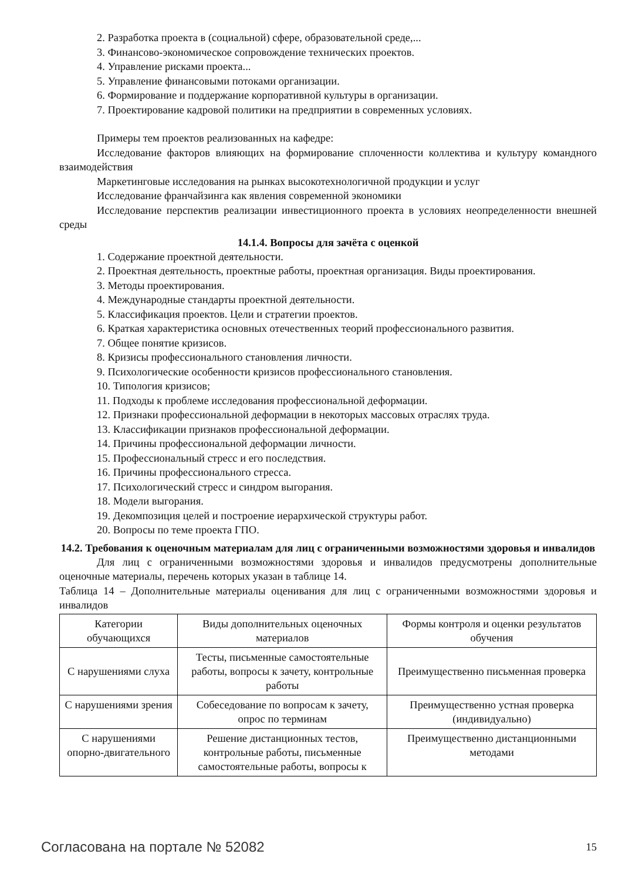2. Разработка проекта в (социальной) сфере, образовательной среде,...
3. Финансово-экономическое сопровождение технических проектов.
4. Управление рисками проекта...
5. Управление финансовыми потоками организации.
6. Формирование и поддержание корпоративной культуры в организации.
7. Проектирование кадровой политики на предприятии в современных условиях.
Примеры тем проектов реализованных на кафедре:
Исследование факторов влияющих на формирование сплоченности коллектива и культуру командного взаимодействия
Маркетинговые исследования на рынках высокотехнологичной продукции и услуг
Исследование франчайзинга как явления современной экономики
Исследование перспектив реализации инвестиционного проекта в условиях неопределенности внешней среды
14.1.4. Вопросы для зачёта с оценкой
1. Содержание проектной деятельности.
2. Проектная деятельность, проектные работы, проектная организация. Виды проектирования.
3. Методы проектирования.
4. Международные стандарты проектной деятельности.
5. Классификация проектов. Цели и стратегии проектов.
6. Краткая характеристика основных отечественных теорий профессионального развития.
7. Общее понятие кризисов.
8. Кризисы профессионального становления личности.
9. Психологические особенности кризисов профессионального становления.
10. Типология кризисов;
11. Подходы к проблеме исследования профессиональной деформации.
12. Признаки профессиональной деформации в некоторых массовых отраслях труда.
13. Классификации признаков профессиональной деформации.
14. Причины профессиональной деформации личности.
15. Профессиональный стресс и его последствия.
16. Причины профессионального стресса.
17. Психологический стресс и синдром выгорания.
18. Модели выгорания.
19. Декомпозиция целей и построение иерархической структуры работ.
20. Вопросы по теме проекта ГПО.
14.2. Требования к оценочным материалам для лиц с ограниченными возможностями здоровья и инвалидов
Для лиц с ограниченными возможностями здоровья и инвалидов предусмотрены дополнительные оценочные материалы, перечень которых указан в таблице 14.
Таблица 14 – Дополнительные материалы оценивания для лиц с ограниченными возможностями здоровья и инвалидов
| Категории обучающихся | Виды дополнительных оценочных материалов | Формы контроля и оценки результатов обучения |
| С нарушениями слуха | Тесты, письменные самостоятельные работы, вопросы к зачету, контрольные работы | Преимущественно письменная проверка |
| С нарушениями зрения | Собеседование по вопросам к зачету, опрос по терминам | Преимущественно устная проверка (индивидуально) |
| С нарушениями опорно-двигательного | Решение дистанционных тестов, контрольные работы, письменные самостоятельные работы, вопросы к | Преимущественно дистанционными методами |
Согласована на портале № 52082 15